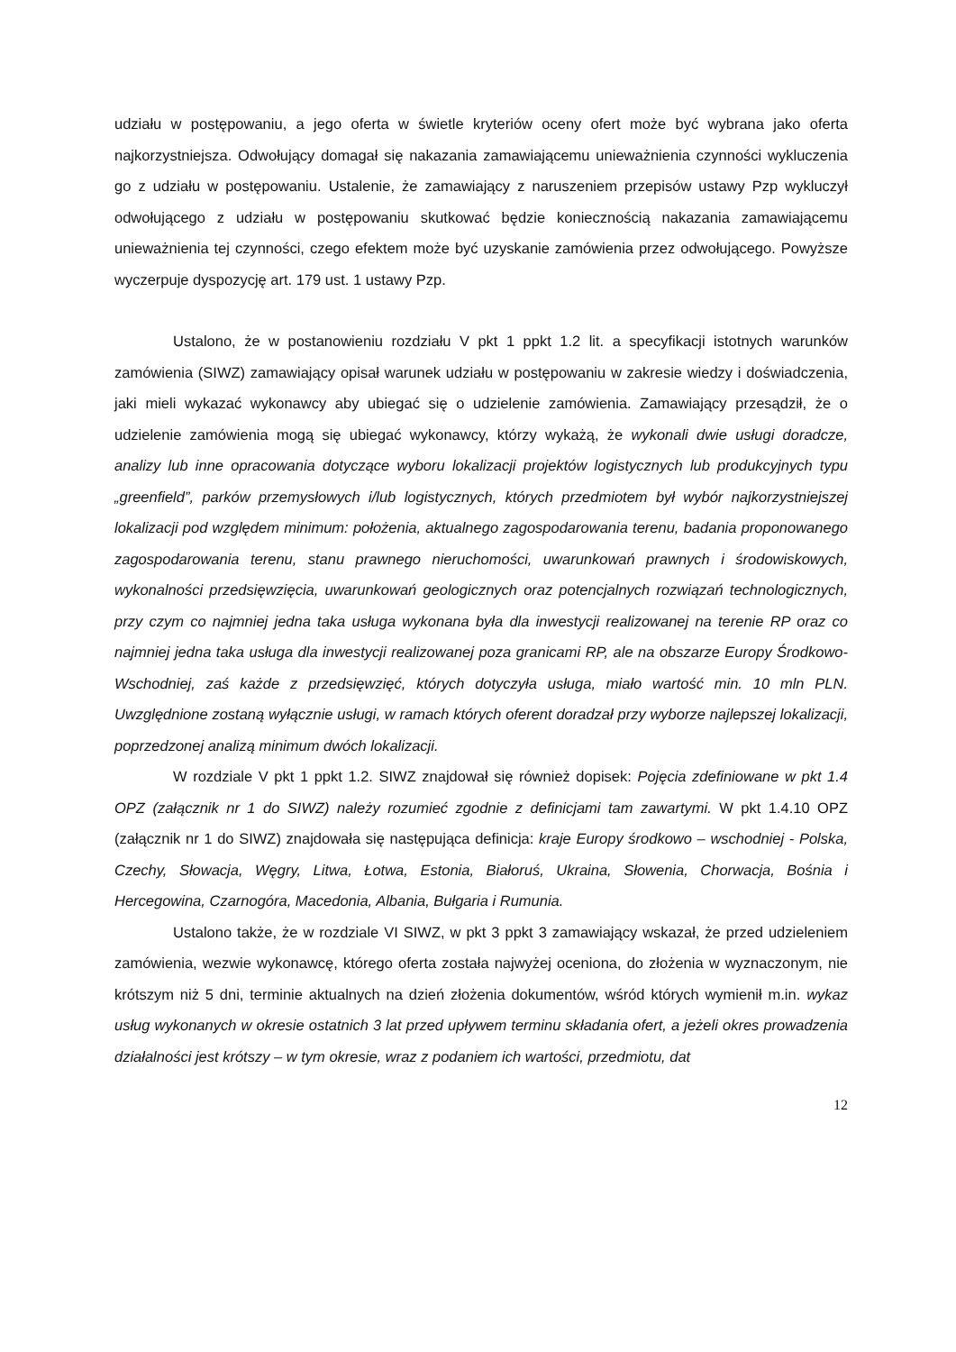udziału w postępowaniu, a jego oferta w świetle kryteriów oceny ofert może być wybrana jako oferta najkorzystniejsza. Odwołujący domagał się nakazania zamawiającemu unieważnienia czynności wykluczenia go z udziału w postępowaniu. Ustalenie, że zamawiający z naruszeniem przepisów ustawy Pzp wykluczył odwołującego z udziału w postępowaniu skutkować będzie koniecznością nakazania zamawiającemu unieważnienia tej czynności, czego efektem może być uzyskanie zamówienia przez odwołującego. Powyższe wyczerpuje dyspozycję art. 179 ust. 1 ustawy Pzp.
Ustalono, że w postanowieniu rozdziału V pkt 1 ppkt 1.2 lit. a specyfikacji istotnych warunków zamówienia (SIWZ) zamawiający opisał warunek udziału w postępowaniu w zakresie wiedzy i doświadczenia, jaki mieli wykazać wykonawcy aby ubiegać się o udzielenie zamówienia. Zamawiający przesądził, że o udzielenie zamówienia mogą się ubiegać wykonawcy, którzy wykażą, że wykonali dwie usługi doradcze, analizy lub inne opracowania dotyczące wyboru lokalizacji projektów logistycznych lub produkcyjnych typu „greenfield”, parków przemysłowych i/lub logistycznych, których przedmiotem był wybór najkorzystniejszej lokalizacji pod względem minimum: położenia, aktualnego zagospodarowania terenu, badania proponowanego zagospodarowania terenu, stanu prawnego nieruchomości, uwarunkowań prawnych i środowiskowych, wykonalności przedsięwzięcia, uwarunkowań geologicznych oraz potencjalnych rozwiązań technologicznych, przy czym co najmniej jedna taka usługa wykonana była dla inwestycji realizowanej na terenie RP oraz co najmniej jedna taka usługa dla inwestycji realizowanej poza granicami RP, ale na obszarze Europy Środkowo-Wschodniej, zaś każde z przedsięwzięć, których dotyczyła usługa, miało wartość min. 10 mln PLN. Uwzględnione zostaną wyłącznie usługi, w ramach których oferent doradzał przy wyborze najlepszej lokalizacji, poprzedzonej analizą minimum dwóch lokalizacji.
W rozdziale V pkt 1 ppkt 1.2. SIWZ znajdował się również dopisek: Pojęcia zdefiniowane w pkt 1.4 OPZ (załącznik nr 1 do SIWZ) należy rozumieć zgodnie z definicjami tam zawartymi. W pkt 1.4.10 OPZ (załącznik nr 1 do SIWZ) znajdowała się następująca definicja: kraje Europy środkowo – wschodniej - Polska, Czechy, Słowacja, Węgry, Litwa, Łotwa, Estonia, Białoruś, Ukraina, Słowenia, Chorwacja, Bośnia i Hercegowina, Czarnogóra, Macedonia, Albania, Bułgaria i Rumunia.
Ustalono także, że w rozdziale VI SIWZ, w pkt 3 ppkt 3 zamawiający wskazał, że przed udzieleniem zamówienia, wezwie wykonawcę, którego oferta została najwyżej oceniona, do złożenia w wyznaczonym, nie krótszym niż 5 dni, terminie aktualnych na dzień złożenia dokumentów, wśród których wymienił m.in. wykaz usług wykonanych w okresie ostatnich 3 lat przed upływem terminu składania ofert, a jeżeli okres prowadzenia działalności jest krótszy – w tym okresie, wraz z podaniem ich wartości, przedmiotu, dat
12